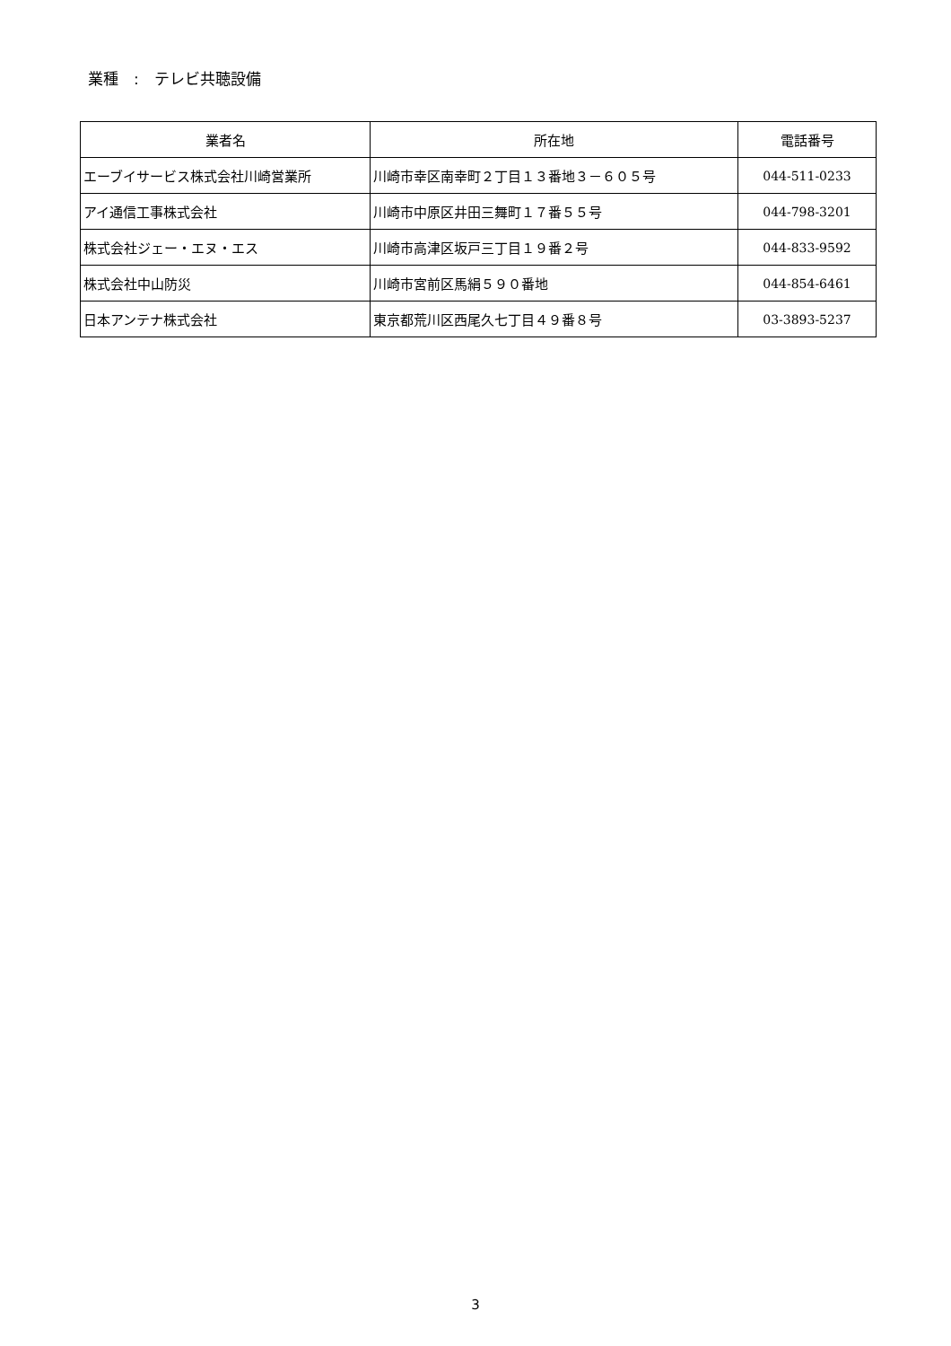業種　:　テレビ共聴設備
| 業者名 | 所在地 | 電話番号 |
| --- | --- | --- |
| エーブイサービス株式会社川崎営業所 | 川崎市幸区南幸町２丁目１３番地３－６０５号 | 044-511-0233 |
| アイ通信工事株式会社 | 川崎市中原区井田三舞町１７番５５号 | 044-798-3201 |
| 株式会社ジェー・エヌ・エス | 川崎市高津区坂戸三丁目１９番２号 | 044-833-9592 |
| 株式会社中山防災 | 川崎市宮前区馬絹５９０番地 | 044-854-6461 |
| 日本アンテナ株式会社 | 東京都荒川区西尾久七丁目４９番８号 | 03-3893-5237 |
3